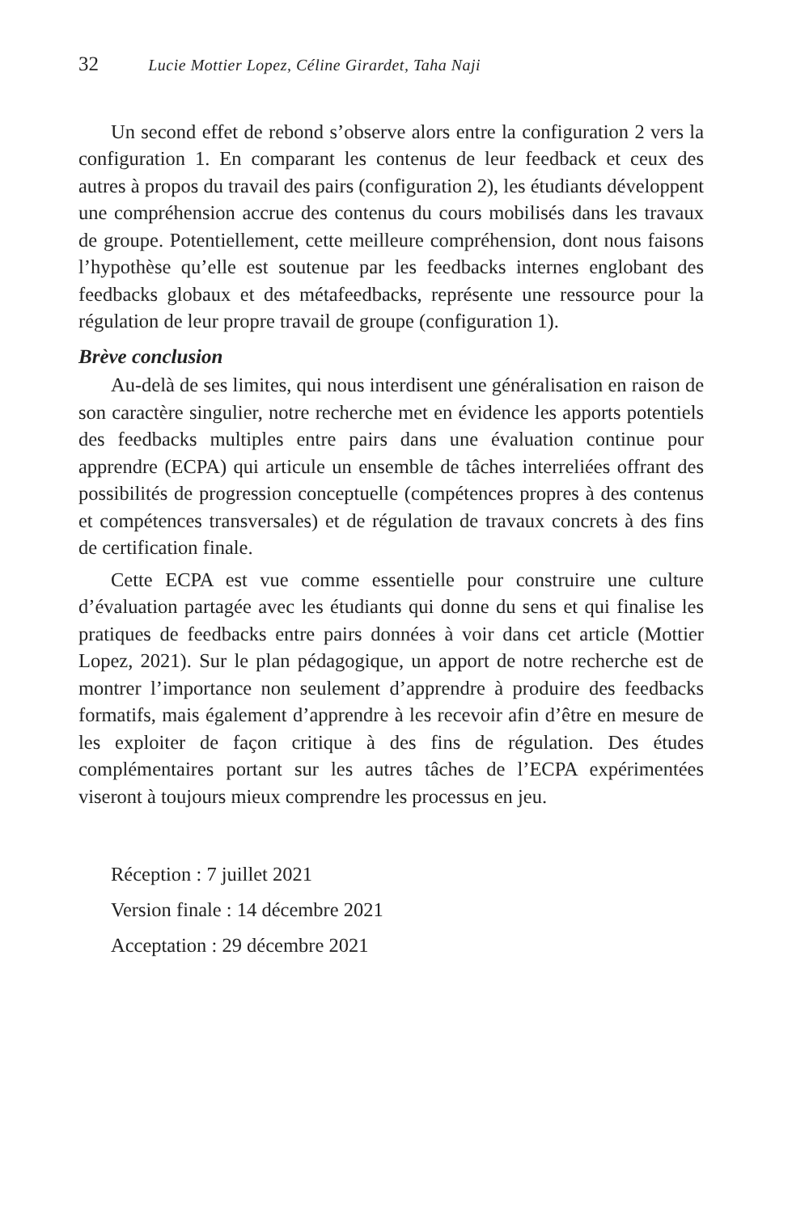32 Lucie Mottier Lopez, Céline Girardet, Taha Naji
Un second effet de rebond s’observe alors entre la configuration 2 vers la configuration 1. En comparant les contenus de leur feedback et ceux des autres à propos du travail des pairs (configuration 2), les étudiants développent une compréhension accrue des contenus du cours mobilisés dans les travaux de groupe. Potentiellement, cette meilleure compréhension, dont nous faisons l’hypothèse qu’elle est soutenue par les feedbacks internes englobant des feedbacks globaux et des métafeedbacks, représente une ressource pour la régulation de leur propre travail de groupe (configuration 1).
Brève conclusion
Au-delà de ses limites, qui nous interdisent une généralisation en raison de son caractère singulier, notre recherche met en évidence les apports potentiels des feedbacks multiples entre pairs dans une évaluation continue pour apprendre (ECPA) qui articule un ensemble de tâches interreliées offrant des possibilités de progression conceptuelle (compétences propres à des contenus et compétences transversales) et de régulation de travaux concrets à des fins de certification finale.
Cette ECPA est vue comme essentielle pour construire une culture d’évaluation partagée avec les étudiants qui donne du sens et qui finalise les pratiques de feedbacks entre pairs données à voir dans cet article (Mottier Lopez, 2021). Sur le plan pédagogique, un apport de notre recherche est de montrer l’importance non seulement d’apprendre à produire des feedbacks formatifs, mais également d’apprendre à les recevoir afin d’être en mesure de les exploiter de façon critique à des fins de régulation. Des études complémentaires portant sur les autres tâches de l’ECPA expérimentées viseront à toujours mieux comprendre les processus en jeu.
Réception : 7 juillet 2021
Version finale : 14 décembre 2021
Acceptation : 29 décembre 2021